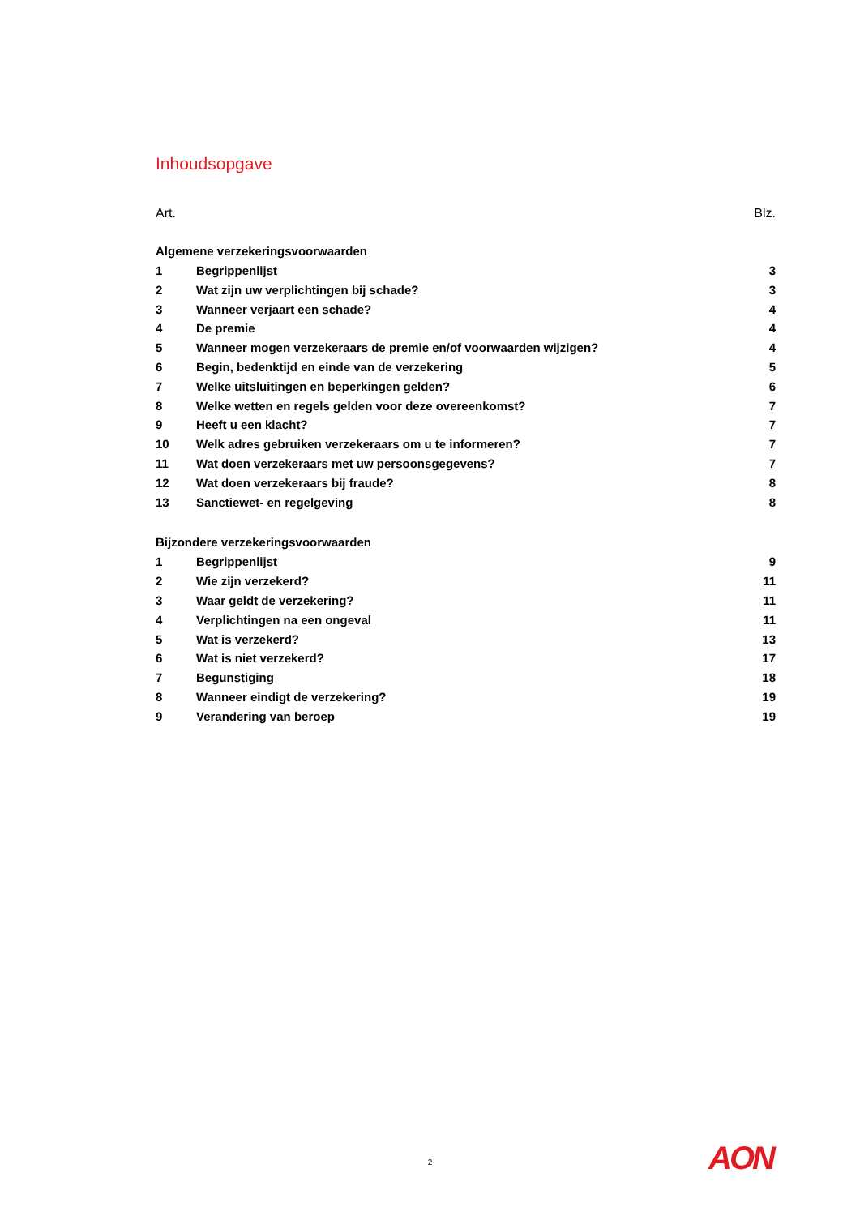Inhoudsopgave
Art. Blz.
Algemene verzekeringsvoorwaarden
1 Begrippenlijst 3
2 Wat zijn uw verplichtingen bij schade? 3
3 Wanneer verjaart een schade? 4
4 De premie 4
5 Wanneer mogen verzekeraars de premie en/of voorwaarden wijzigen? 4
6 Begin, bedenktijd en einde van de verzekering 5
7 Welke uitsluitingen en beperkingen gelden? 6
8 Welke wetten en regels gelden voor deze overeenkomst? 7
9 Heeft u een klacht? 7
10 Welk adres gebruiken verzekeraars om u te informeren? 7
11 Wat doen verzekeraars met uw persoonsgegevens? 7
12 Wat doen verzekeraars bij fraude? 8
13 Sanctiewet- en regelgeving 8
Bijzondere verzekeringsvoorwaarden
1 Begrippenlijst 9
2 Wie zijn verzekerd? 11
3 Waar geldt de verzekering? 11
4 Verplichtingen na een ongeval 11
5 Wat is verzekerd? 13
6 Wat is niet verzekerd? 17
7 Begunstiging 18
8 Wanneer eindigt de verzekering? 19
9 Verandering van beroep 19
2 AON